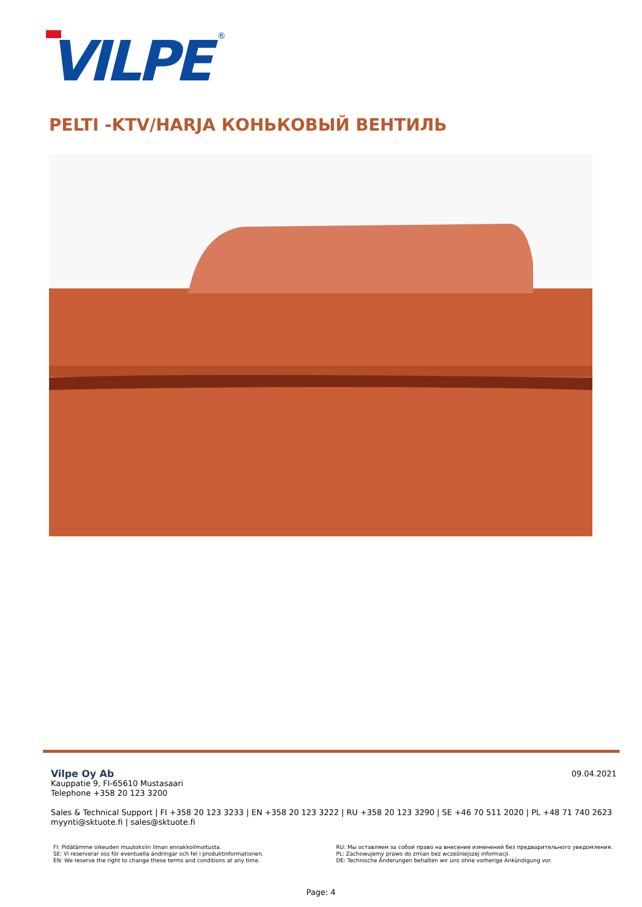VILPE
®
PELTI -KTV/HARJA КОНЬКОВЫЙ ВЕНТИЛЬ
09.04.2021
Vilpe Oy Ab
Kauppatie 9, FI-65610 Mustasaari
Telephone +358 20 123 3200
Sales & Technical Support | FI +358 20 123 3233 | EN +358 20 123 3222 | RU +358 20 123 3290 | SE +46 70 511 2020 | PL +48 71 740 2623
myynti@sktuote.fi | sales@sktuote.fi
FI: Pidätämme oikeuden muutoksiin ilman ennakkoilmoitusta.
SE: Vi reserverar oss för eventuella ändringar och fel i produktinformationen.
EN: We reserve the right to change these terms and conditions at any time.
RU: Мы оставляем за собой право на внесение изменений без предварительного уведомления.
PL: Zachowujemy prawo do zmian bez wcześniejszej informacji.
DE: Technische Änderungen behalten wir uns ohne vorherige Ankündigung vor.
Page: 4